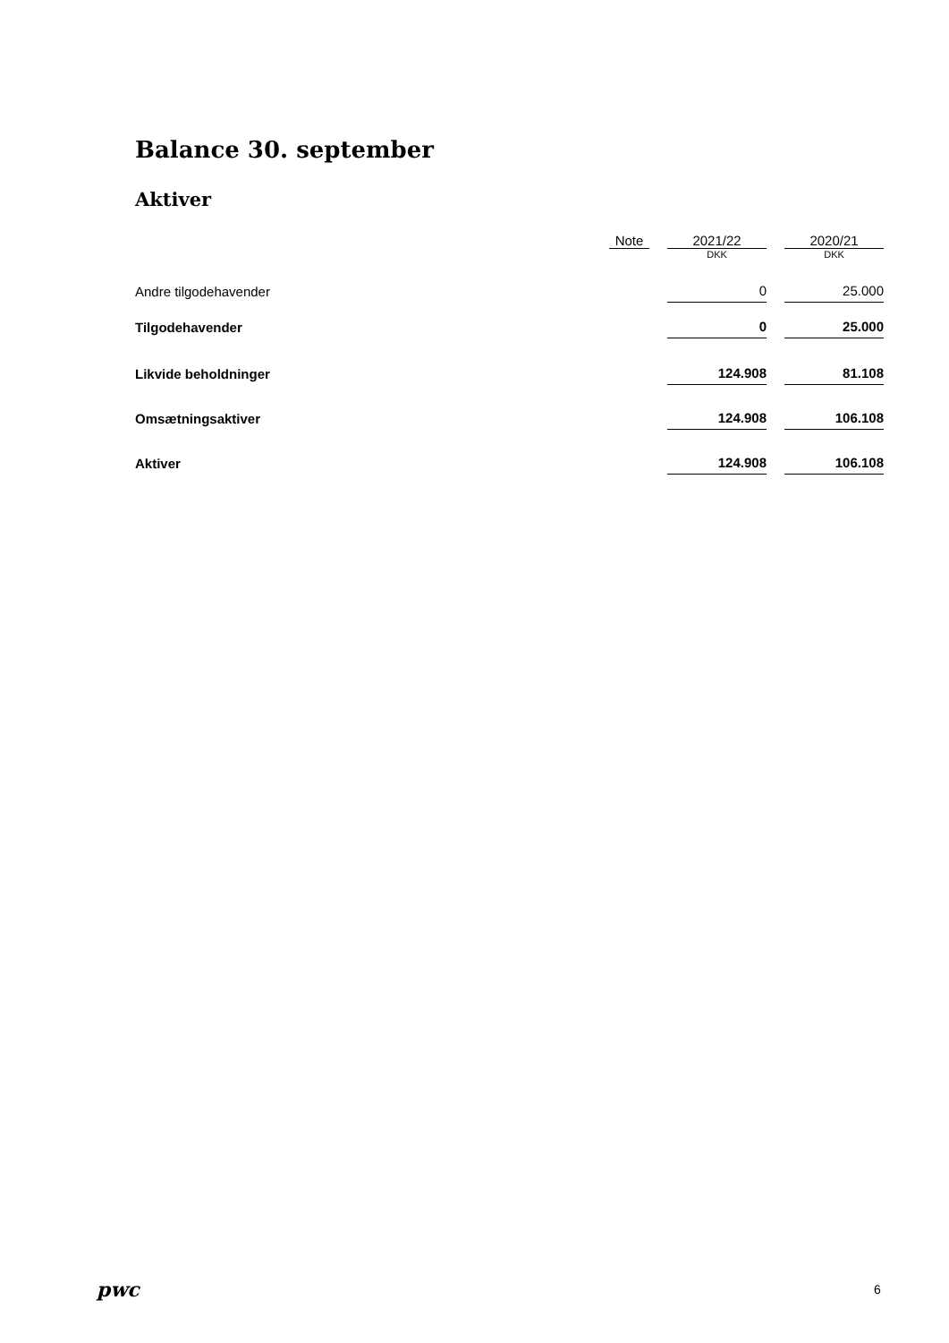Balance 30. september
Aktiver
| | Note | | 2021/22 | | 2020/21 |
| --- | --- | --- | --- | --- | --- |
| | | | DKK | | DKK |
| Andre tilgodehavender | | | 0 | | 25.000 |
| Tilgodehavender | | | 0 | | 25.000 |
| Likvide beholdninger | | | 124.908 | | 81.108 |
| Omsætningsaktiver | | | 124.908 | | 106.108 |
| Aktiver | | | 124.908 | | 106.108 |
pwc 6